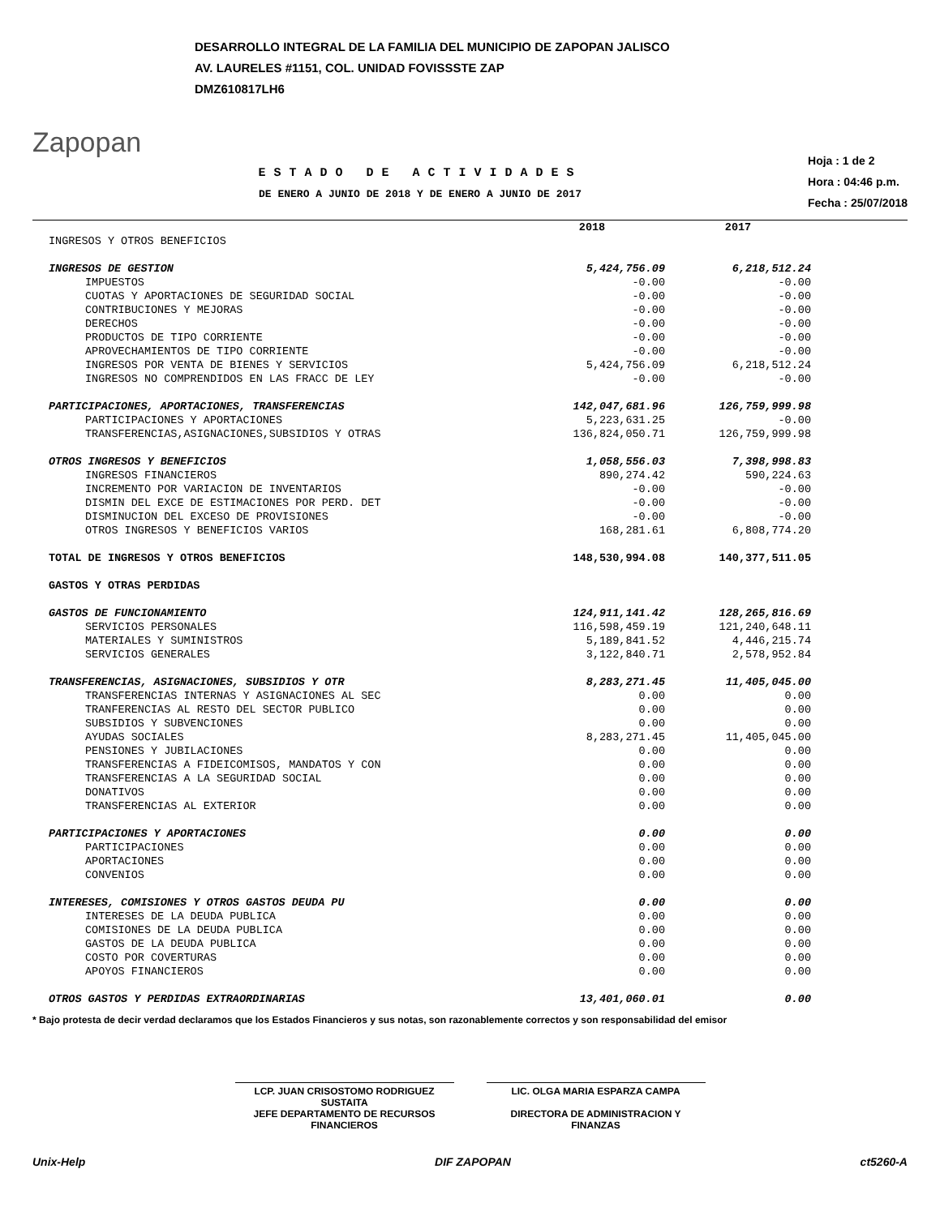Zapopan
DESARROLLO INTEGRAL DE LA FAMILIA DEL MUNICIPIO DE ZAPOPAN JALISCO
AV. LAURELES #1151, COL. UNIDAD FOVISSSTE ZAP
DMZ610817LH6
ESTADO DE ACTIVIDADES
DE ENERO A JUNIO DE 2018 Y DE ENERO A JUNIO DE 2017
Hoja : 1 de 2
Hora : 04:46 p.m.
Fecha : 25/07/2018
| | 2018 | 2017 |
| --- | --- | --- |
| INGRESOS Y OTROS BENEFICIOS | | |
| INGRESOS DE GESTION | 5,424,756.09 | 6,218,512.24 |
| IMPUESTOS | -0.00 | -0.00 |
| CUOTAS Y APORTACIONES DE SEGURIDAD SOCIAL | -0.00 | -0.00 |
| CONTRIBUCIONES Y MEJORAS | -0.00 | -0.00 |
| DERECHOS | -0.00 | -0.00 |
| PRODUCTOS DE TIPO CORRIENTE | -0.00 | -0.00 |
| APROVECHAMIENTOS DE TIPO CORRIENTE | -0.00 | -0.00 |
| INGRESOS POR VENTA DE BIENES Y SERVICIOS | 5,424,756.09 | 6,218,512.24 |
| INGRESOS NO COMPRENDIDOS EN LAS FRACC DE LEY | -0.00 | -0.00 |
| PARTICIPACIONES, APORTACIONES, TRANSFERENCIAS | 142,047,681.96 | 126,759,999.98 |
| PARTICIPACIONES Y APORTACIONES | 5,223,631.25 | -0.00 |
| TRANSFERENCIAS,ASIGNACIONES,SUBSIDIOS Y OTRAS | 136,824,050.71 | 126,759,999.98 |
| OTROS INGRESOS Y BENEFICIOS | 1,058,556.03 | 7,398,998.83 |
| INGRESOS FINANCIEROS | 890,274.42 | 590,224.63 |
| INCREMENTO POR VARIACION DE INVENTARIOS | -0.00 | -0.00 |
| DISMIN DEL EXCE DE ESTIMACIONES POR PERD. DET | -0.00 | -0.00 |
| DISMINUCION DEL EXCESO DE PROVISIONES | -0.00 | -0.00 |
| OTROS INGRESOS Y BENEFICIOS VARIOS | 168,281.61 | 6,808,774.20 |
| TOTAL DE INGRESOS Y OTROS BENEFICIOS | 148,530,994.08 | 140,377,511.05 |
| GASTOS Y OTRAS PERDIDAS | | |
| GASTOS DE FUNCIONAMIENTO | 124,911,141.42 | 128,265,816.69 |
| SERVICIOS PERSONALES | 116,598,459.19 | 121,240,648.11 |
| MATERIALES Y SUMINISTROS | 5,189,841.52 | 4,446,215.74 |
| SERVICIOS GENERALES | 3,122,840.71 | 2,578,952.84 |
| TRANSFERENCIAS, ASIGNACIONES, SUBSIDIOS Y OTR | 8,283,271.45 | 11,405,045.00 |
| TRANSFERENCIAS INTERNAS Y ASIGNACIONES AL SEC | 0.00 | 0.00 |
| TRANFERENCIAS AL RESTO DEL SECTOR PUBLICO | 0.00 | 0.00 |
| SUBSIDIOS Y SUBVENCIONES | 0.00 | 0.00 |
| AYUDAS SOCIALES | 8,283,271.45 | 11,405,045.00 |
| PENSIONES Y JUBILACIONES | 0.00 | 0.00 |
| TRANSFERENCIAS A FIDEICOMISOS, MANDATOS Y CON | 0.00 | 0.00 |
| TRANSFERENCIAS A LA SEGURIDAD SOCIAL | 0.00 | 0.00 |
| DONATIVOS | 0.00 | 0.00 |
| TRANSFERENCIAS AL EXTERIOR | 0.00 | 0.00 |
| PARTICIPACIONES Y APORTACIONES | 0.00 | 0.00 |
| PARTICIPACIONES | 0.00 | 0.00 |
| APORTACIONES | 0.00 | 0.00 |
| CONVENIOS | 0.00 | 0.00 |
| INTERESES, COMISIONES Y OTROS GASTOS DEUDA PU | 0.00 | 0.00 |
| INTERESES DE LA DEUDA PUBLICA | 0.00 | 0.00 |
| COMISIONES DE LA DEUDA PUBLICA | 0.00 | 0.00 |
| GASTOS DE LA DEUDA PUBLICA | 0.00 | 0.00 |
| COSTO POR COVERTURAS | 0.00 | 0.00 |
| APOYOS FINANCIEROS | 0.00 | 0.00 |
| OTROS GASTOS Y PERDIDAS EXTRAORDINARIAS | 13,401,060.01 | 0.00 |
* Bajo protesta de decir verdad declaramos que los Estados Financieros y sus notas, son razonablemente correctos y son responsabilidad del emisor
LCP. JUAN CRISOSTOMO RODRIGUEZ SUSTAITA
JEFE DEPARTAMENTO DE RECURSOS FINANCIEROS
LIC. OLGA MARIA ESPARZA CAMPA
DIRECTORA DE ADMINISTRACION Y FINANZAS
Unix-Help DIF ZAPOPAN ct5260-A